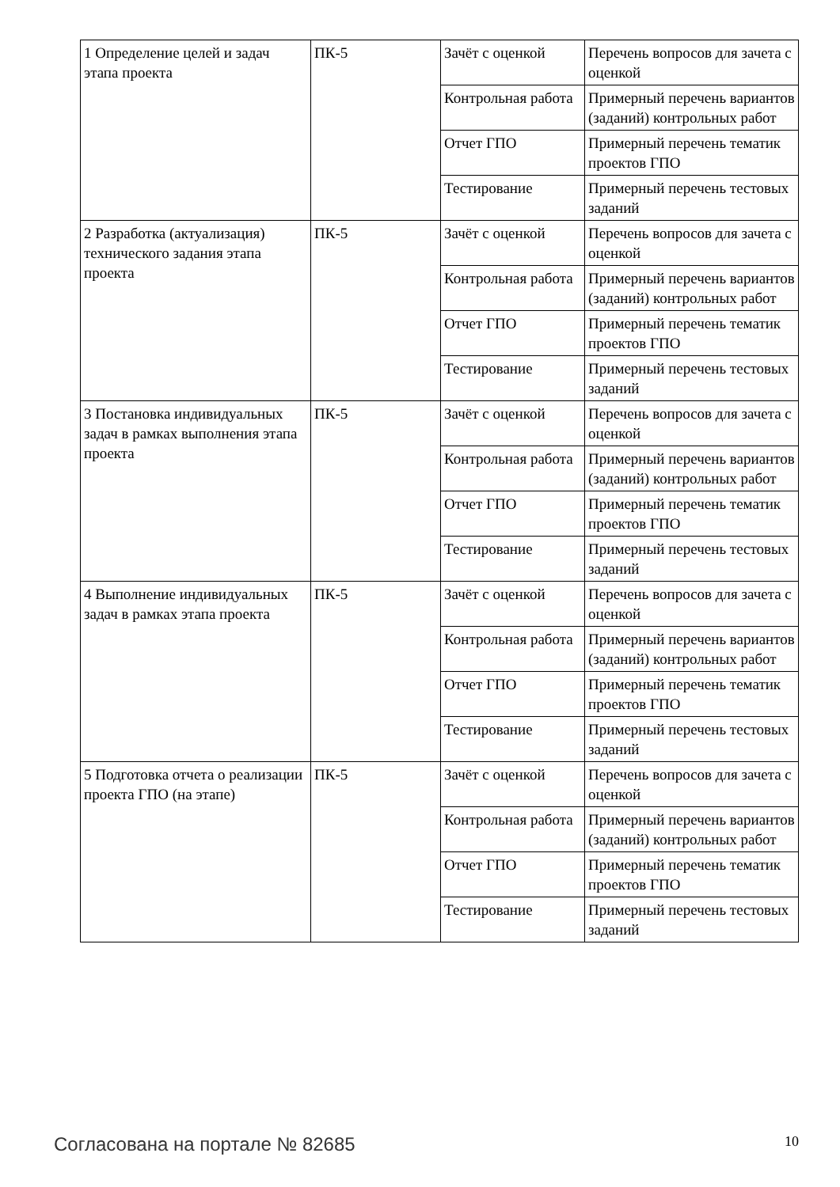| 1 Определение целей и задач этапа проекта | ПК-5 | Зачёт с оценкой | Перечень вопросов для зачета с оценкой |
| | | Контрольная работа | Примерный перечень вариантов (заданий) контрольных работ |
| | | Отчет ГПО | Примерный перечень тематик проектов ГПО |
| | | Тестирование | Примерный перечень тестовых заданий |
| 2 Разработка (актуализация) технического задания этапа проекта | ПК-5 | Зачёт с оценкой | Перечень вопросов для зачета с оценкой |
| | | Контрольная работа | Примерный перечень вариантов (заданий) контрольных работ |
| | | Отчет ГПО | Примерный перечень тематик проектов ГПО |
| | | Тестирование | Примерный перечень тестовых заданий |
| 3 Постановка индивидуальных задач в рамках выполнения этапа проекта | ПК-5 | Зачёт с оценкой | Перечень вопросов для зачета с оценкой |
| | | Контрольная работа | Примерный перечень вариантов (заданий) контрольных работ |
| | | Отчет ГПО | Примерный перечень тематик проектов ГПО |
| | | Тестирование | Примерный перечень тестовых заданий |
| 4 Выполнение индивидуальных задач в рамках этапа проекта | ПК-5 | Зачёт с оценкой | Перечень вопросов для зачета с оценкой |
| | | Контрольная работа | Примерный перечень вариантов (заданий) контрольных работ |
| | | Отчет ГПО | Примерный перечень тематик проектов ГПО |
| | | Тестирование | Примерный перечень тестовых заданий |
| 5 Подготовка отчета о реализации проекта ГПО (на этапе) | ПК-5 | Зачёт с оценкой | Перечень вопросов для зачета с оценкой |
| | | Контрольная работа | Примерный перечень вариантов (заданий) контрольных работ |
| | | Отчет ГПО | Примерный перечень тематик проектов ГПО |
| | | Тестирование | Примерный перечень тестовых заданий |
Согласована на портале № 82685 10